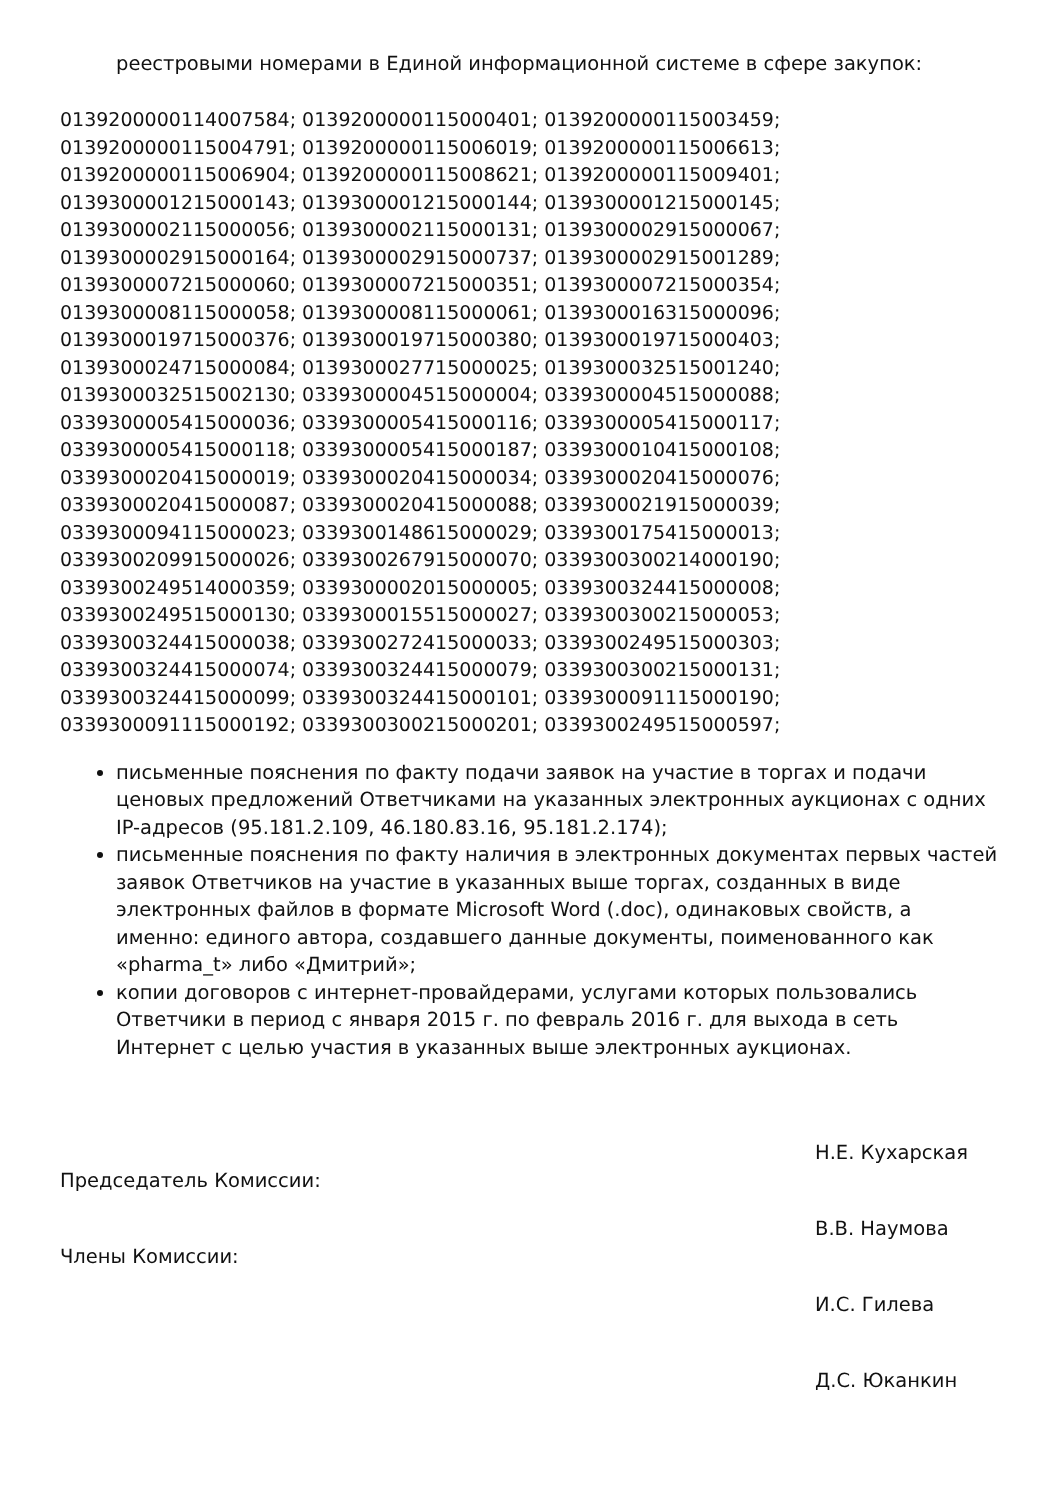реестровыми номерами в Единой информационной системе в сфере закупок:
0139200000114007584; 0139200000115000401; 0139200000115003459;
0139200000115004791; 0139200000115006019; 0139200000115006613;
0139200000115006904; 0139200000115008621; 0139200000115009401;
0139300001215000143; 0139300001215000144; 0139300001215000145;
0139300002115000056; 0139300002115000131; 0139300002915000067;
0139300002915000164; 0139300002915000737; 0139300002915001289;
0139300007215000060; 0139300007215000351; 0139300007215000354;
0139300008115000058; 0139300008115000061; 0139300016315000096;
0139300019715000376; 0139300019715000380; 0139300019715000403;
0139300024715000084; 0139300027715000025; 0139300032515001240;
0139300032515002130; 0339300004515000004; 0339300004515000088;
0339300005415000036; 0339300005415000116; 0339300005415000117;
0339300005415000118; 0339300005415000187; 0339300010415000108;
0339300020415000019; 0339300020415000034; 0339300020415000076;
0339300020415000087; 0339300020415000088; 0339300021915000039;
0339300094115000023; 0339300148615000029; 0339300175415000013;
0339300209915000026; 0339300267915000070; 0339300300214000190;
0339300249514000359; 0339300002015000005; 0339300324415000008;
0339300249515000130; 0339300015515000027; 0339300300215000053;
0339300324415000038; 0339300272415000033; 0339300249515000303;
0339300324415000074; 0339300324415000079; 0339300300215000131;
0339300324415000099; 0339300324415000101; 0339300091115000190;
0339300091115000192; 0339300300215000201; 0339300249515000597;
письменные пояснения по факту подачи заявок на участие в торгах и подачи ценовых предложений Ответчиками на указанных электронных аукционах с одних IP-адресов (95.181.2.109, 46.180.83.16, 95.181.2.174);
письменные пояснения по факту наличия в электронных документах первых частей заявок Ответчиков на участие в указанных выше торгах, созданных в виде электронных файлов в формате Microsoft Word (.doc), одинаковых свойств, а именно: единого автора, создавшего данные документы, поименованного как «pharma_t» либо «Дмитрий»;
копии договоров с интернет-провайдерами, услугами которых пользовались Ответчики в период с января 2015 г. по февраль 2016 г. для выхода в сеть Интернет с целью участия в указанных выше электронных аукционах.
Председатель Комиссии:
Н.Е. Кухарская
Члены Комиссии:
В.В. Наумова
И.С. Гилева
Д.С. Юканкин